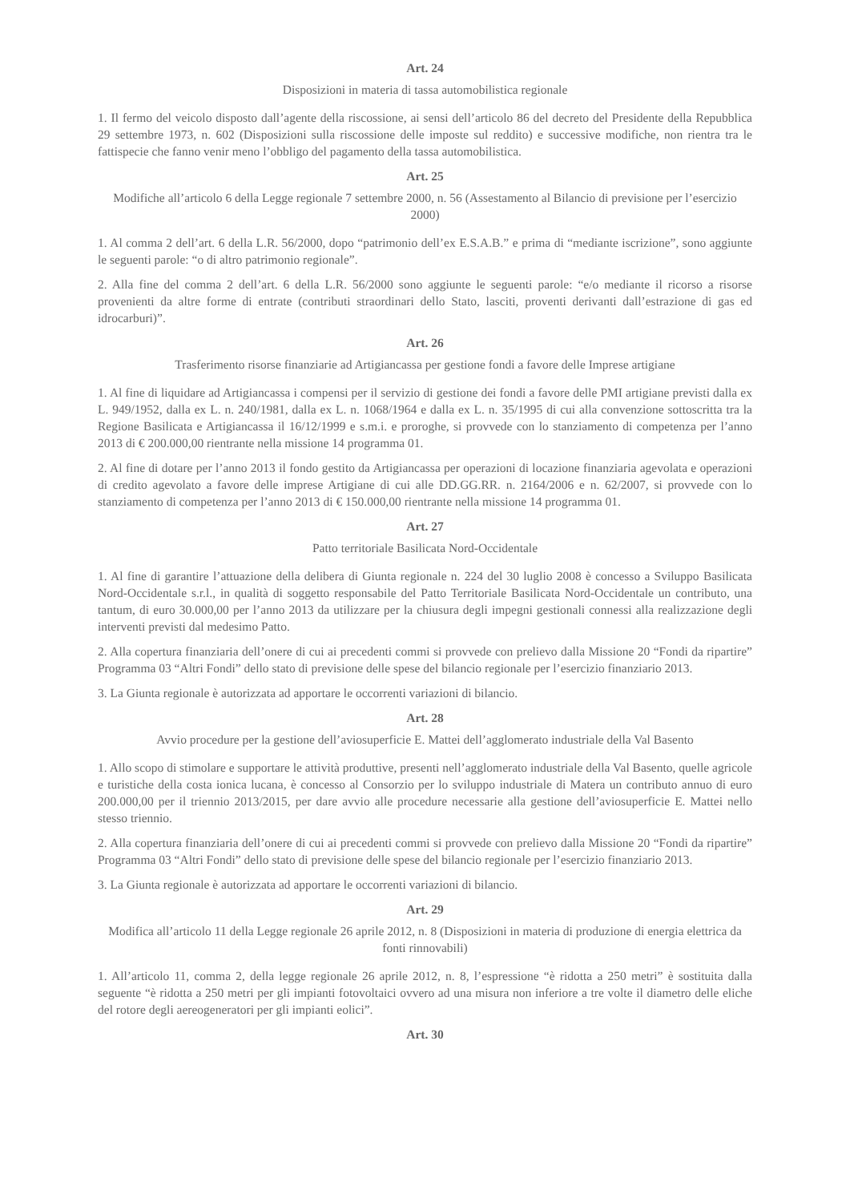Art. 24
Disposizioni in materia di tassa automobilistica regionale
1. Il fermo del veicolo disposto dall’agente della riscossione, ai sensi dell’articolo 86 del decreto del Presidente della Repubblica 29 settembre 1973, n. 602 (Disposizioni sulla riscossione delle imposte sul reddito) e successive modifiche, non rientra tra le fattispecie che fanno venir meno l’obbligo del pagamento della tassa automobilistica.
Art. 25
Modifiche all’articolo 6 della Legge regionale 7 settembre 2000, n. 56 (Assestamento al Bilancio di previsione per l’esercizio 2000)
1. Al comma 2 dell’art. 6 della L.R. 56/2000, dopo “patrimonio dell’ex E.S.A.B.” e prima di “mediante iscrizione”, sono aggiunte le seguenti parole: “o di altro patrimonio regionale”.
2. Alla fine del comma 2 dell’art. 6 della L.R. 56/2000 sono aggiunte le seguenti parole: “e/o mediante il ricorso a risorse provenienti da altre forme di entrate (contributi straordinari dello Stato, lasciti, proventi derivanti dall’estrazione di gas ed idrocarburi)”.
Art. 26
Trasferimento risorse finanziarie ad Artigiancassa per gestione fondi a favore delle Imprese artigiane
1. Al fine di liquidare ad Artigiancassa i compensi per il servizio di gestione dei fondi a favore delle PMI artigiane previsti dalla ex L. 949/1952, dalla ex L. n. 240/1981, dalla ex L. n. 1068/1964 e dalla ex L. n. 35/1995 di cui alla convenzione sottoscritta tra la Regione Basilicata e Artigiancassa il 16/12/1999 e s.m.i. e proroghe, si provvede con lo stanziamento di competenza per l’anno 2013 di € 200.000,00 rientrante nella missione 14 programma 01.
2. Al fine di dotare per l’anno 2013 il fondo gestito da Artigiancassa per operazioni di locazione finanziaria agevolata e operazioni di credito agevolato a favore delle imprese Artigiane di cui alle DD.GG.RR. n. 2164/2006 e n. 62/2007, si provvede con lo stanziamento di competenza per l’anno 2013 di € 150.000,00 rientrante nella missione 14 programma 01.
Art. 27
Patto territoriale Basilicata Nord-Occidentale
1. Al fine di garantire l’attuazione della delibera di Giunta regionale n. 224 del 30 luglio 2008 è concesso a Sviluppo Basilicata Nord-Occidentale s.r.l., in qualità di soggetto responsabile del Patto Territoriale Basilicata Nord-Occidentale un contributo, una tantum, di euro 30.000,00 per l’anno 2013 da utilizzare per la chiusura degli impegni gestionali connessi alla realizzazione degli interventi previsti dal medesimo Patto.
2. Alla copertura finanziaria dell’onere di cui ai precedenti commi si provvede con prelievo dalla Missione 20 “Fondi da ripartire” Programma 03 “Altri Fondi” dello stato di previsione delle spese del bilancio regionale per l’esercizio finanziario 2013.
3. La Giunta regionale è autorizzata ad apportare le occorrenti variazioni di bilancio.
Art. 28
Avvio procedure per la gestione dell’aviosuperficie E. Mattei dell’agglomerato industriale della Val Basento
1. Allo scopo di stimolare e supportare le attività produttive, presenti nell’agglomerato industriale della Val Basento, quelle agricole e turistiche della costa ionica lucana, è concesso al Consorzio per lo sviluppo industriale di Matera un contributo annuo di euro 200.000,00 per il triennio 2013/2015, per dare avvio alle procedure necessarie alla gestione dell’aviosuperficie E. Mattei nello stesso triennio.
2. Alla copertura finanziaria dell’onere di cui ai precedenti commi si provvede con prelievo dalla Missione 20 “Fondi da ripartire” Programma 03 “Altri Fondi” dello stato di previsione delle spese del bilancio regionale per l’esercizio finanziario 2013.
3. La Giunta regionale è autorizzata ad apportare le occorrenti variazioni di bilancio.
Art. 29
Modifica all’articolo 11 della Legge regionale 26 aprile 2012, n. 8 (Disposizioni in materia di produzione di energia elettrica da fonti rinnovabili)
1. All’articolo 11, comma 2, della legge regionale 26 aprile 2012, n. 8, l’espressione “è ridotta a 250 metri” è sostituita dalla seguente “è ridotta a 250 metri per gli impianti fotovoltaici ovvero ad una misura non inferiore a tre volte il diametro delle eliche del rotore degli aereogeneratori per gli impianti eolici”.
Art. 30